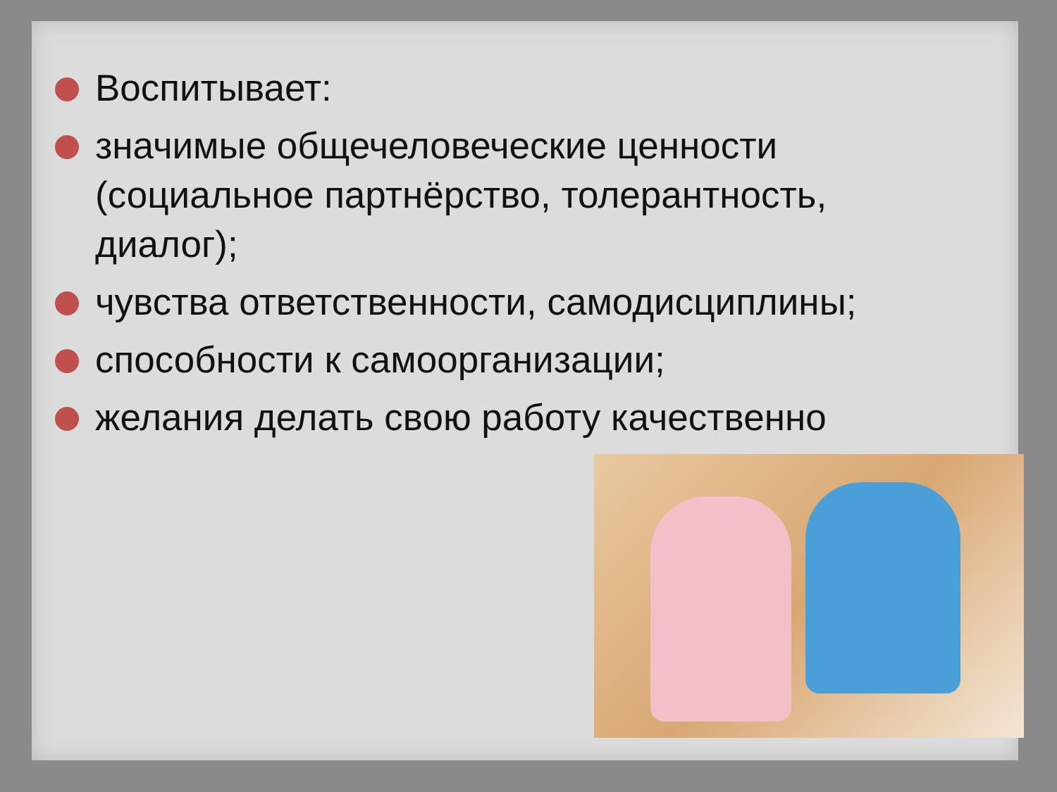Воспитывает:
значимые общечеловеческие ценности (социальное партнёрство, толерантность, диалог);
чувства ответственности, самодисциплины;
способности к самоорганизации;
желания делать свою работу качественно